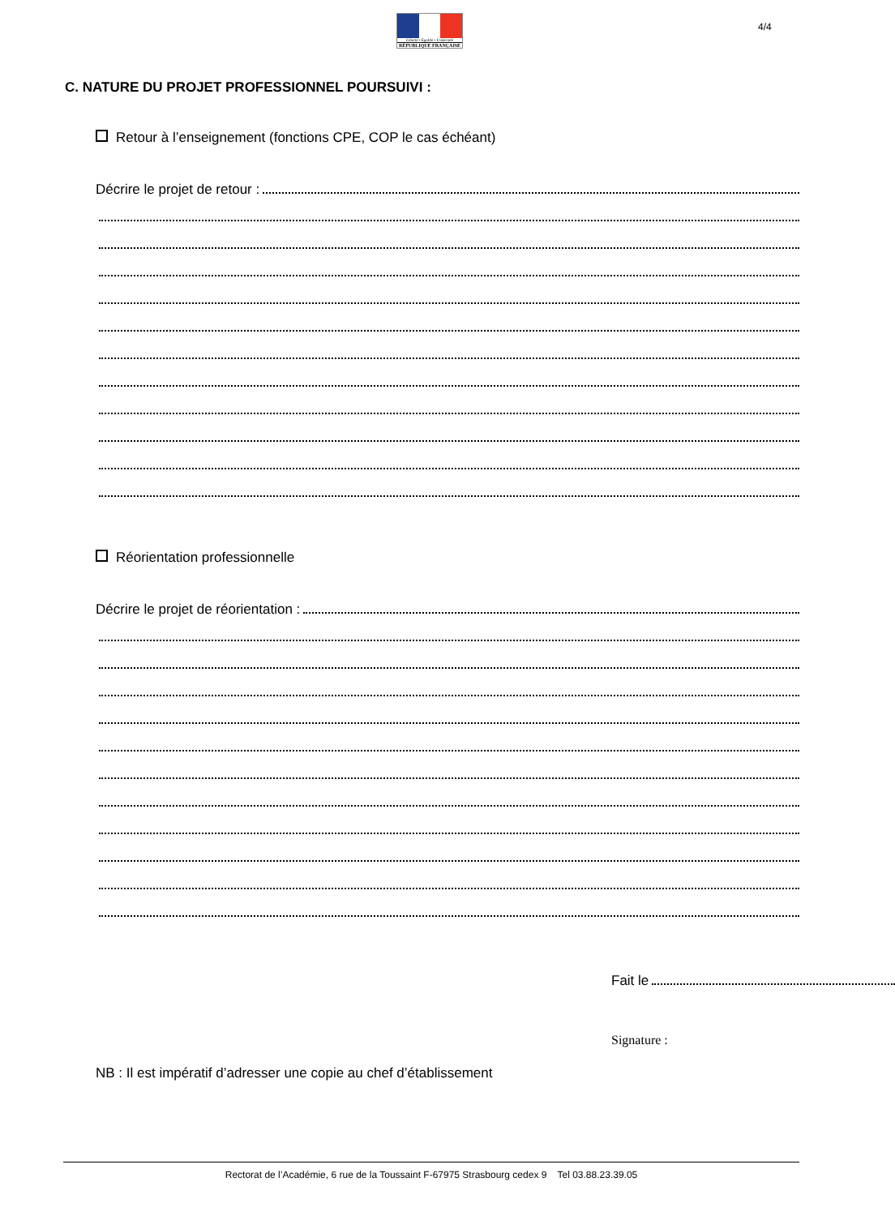Liberté • Égalité • Fraternité
RÉPUBLIQUE FRANÇAISE
4/4
C. NATURE DU PROJET PROFESSIONNEL POURSUIVI :
Retour à l’enseignement (fonctions CPE, COP le cas échéant)
Décrire le projet de retour :
Réorientation professionnelle
Décrire le projet de réorientation :
Fait le
Signature :
NB : Il est impératif d’adresser une copie au chef d’établissement
Rectorat de l’Académie, 6 rue de la Toussaint F-67975 Strasbourg cedex 9 Tel 03.88.23.39.05